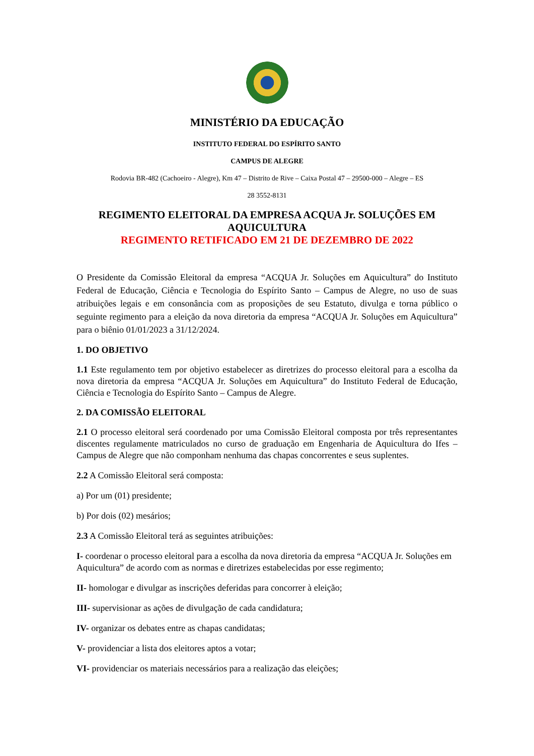MINISTÉRIO DA EDUCAÇÃO
INSTITUTO FEDERAL DO ESPÍRITO SANTO
CAMPUS DE ALEGRE
Rodovia BR-482 (Cachoeiro - Alegre), Km 47 – Distrito de Rive – Caixa Postal 47 – 29500-000 – Alegre – ES
28 3552-8131
REGIMENTO ELEITORAL DA EMPRESA ACQUA Jr. SOLUÇÕES EM AQUICULTURA
REGIMENTO RETIFICADO EM 21 DE DEZEMBRO DE 2022
O Presidente da Comissão Eleitoral da empresa “ACQUA Jr. Soluções em Aquicultura” do Instituto Federal de Educação, Ciência e Tecnologia do Espírito Santo – Campus de Alegre, no uso de suas atribuições legais e em consonância com as proposições de seu Estatuto, divulga e torna público o seguinte regimento para a eleição da nova diretoria da empresa “ACQUA Jr. Soluções em Aquicultura” para o biênio 01/01/2023 a 31/12/2024.
1. DO OBJETIVO
1.1 Este regulamento tem por objetivo estabelecer as diretrizes do processo eleitoral para a escolha da nova diretoria da empresa “ACQUA Jr. Soluções em Aquicultura” do Instituto Federal de Educação, Ciência e Tecnologia do Espírito Santo – Campus de Alegre.
2. DA COMISSÃO ELEITORAL
2.1 O processo eleitoral será coordenado por uma Comissão Eleitoral composta por três representantes discentes regulamente matriculados no curso de graduação em Engenharia de Aquicultura do Ifes – Campus de Alegre que não componham nenhuma das chapas concorrentes e seus suplentes.
2.2 A Comissão Eleitoral será composta:
a) Por um (01) presidente;
b) Por dois (02) mesários;
2.3 A Comissão Eleitoral terá as seguintes atribuições:
I- coordenar o processo eleitoral para a escolha da nova diretoria da empresa “ACQUA Jr. Soluções em Aquicultura” de acordo com as normas e diretrizes estabelecidas por esse regimento;
II- homologar e divulgar as inscrições deferidas para concorrer à eleição;
III- supervisionar as ações de divulgação de cada candidatura;
IV- organizar os debates entre as chapas candidatas;
V- providenciar a lista dos eleitores aptos a votar;
VI- providenciar os materiais necessários para a realização das eleições;